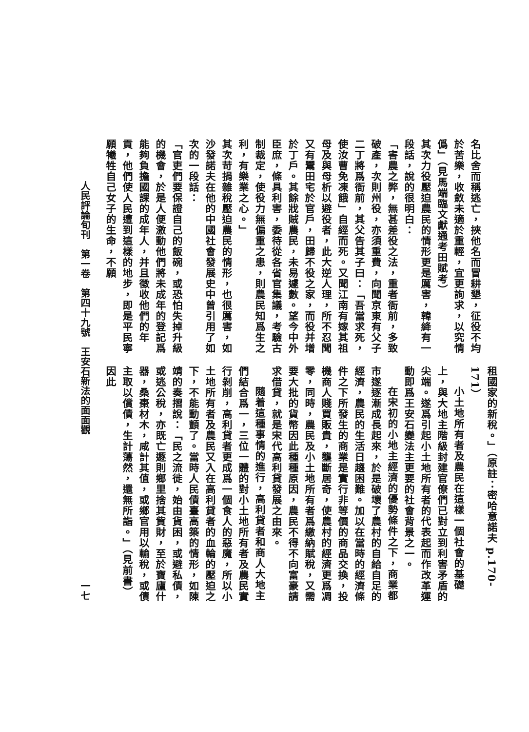名比舍而稱逃亡，挾他名而冒耕墾，征役不均於苦樂，收斂未適於重輕，宜更詢求，以究情僞」（見馬端臨文獻通考田賦考）
其次力役壓迫農民的情形更是厲害，韓絳有一段話，說的很明白：
「害農之弊，無甚差役之法，重者衙前，多致破產，次則州役，亦須重費，向聞京東有父子二丁將爲衙前，其父告其子曰：「吾當求死，使汝曹免凍餓」自經而死。又聞江南有嫁其祖母及與母析以避役者，此大逆人理，所不忍聞又有鬻田宅於官戶，田歸不役之家，而役并增於丁戶。其餘戕賊農民，未易遽數。望今中外臣庶，條具利害，委待從各省官集議，考驗古制裁定，使役力無偏重之患，則農民知爲生之利，有樂業之心。」
其次苛捐雜稅壓迫農民的情形，也很厲害，如沙發諾夫在他的中國社會發展史中曾引用了如次的一段話：
「官吏們要保證自己的飯碗，或恐怕失掉升級的機會，於是人便激動他們將未成年的登記爲能夠負擔國課的成年人，并且徵收他們的年貢，他們使人民遭到這樣的地步，即是平民寧願犧牲自己女子的生命，不願
租國家的新稅。」（原註：密哈意諾夫 p.170-171）
小土地所有者及農民在這樣一個社會的基礎上，與大地主階級封建官僚們已對立到利害矛盾的尖端。遂爲引起小土地所有者的代表起而作改革運動即爲王安石變法主更要的社會背景之一。
在宋初的小地主經濟的優勢條件之下，商業都市遂逐漸成長起來，於是破壞了農村的自給自足的經濟，農民的生活日趨困難。加以在當時的經濟條件之下所發生的商業是實行非等價的商品交換，投機商人賤買販貴，壟斷居奇，使農村的經濟更爲凋零，同時，農民及小土地所有者爲繳納賦稅，又需要大批的貨幣因此種種原因，農民不得不向富豪請求借貸，就是宋代高利貸發展之由來。
隨着這種事情的進行，高利貸者和商人大地主們結合爲一，三位一體的對小土地所有者及農民實行剝削，高利貸者更成爲一個食人的惡魔，所以小土地所有者及農民又入在高利貸者的血輪的壓迫之下，不能動顫了。當時人民債臺高築的情形，如陳靖的奏摺說：「民之流徙，始由貨困，或避私債，或逃公稅，亦既亡遯則鄉里捨其貲財，至於寶廬什器，桑棗材木，咸計其值，或鄉官用以輸稅，或債主取以償債，生計蕩然，還無所詣。」（見前書）因此
人民評論旬刊　第一卷　第四十九號　王安石新法的面面觀 一七